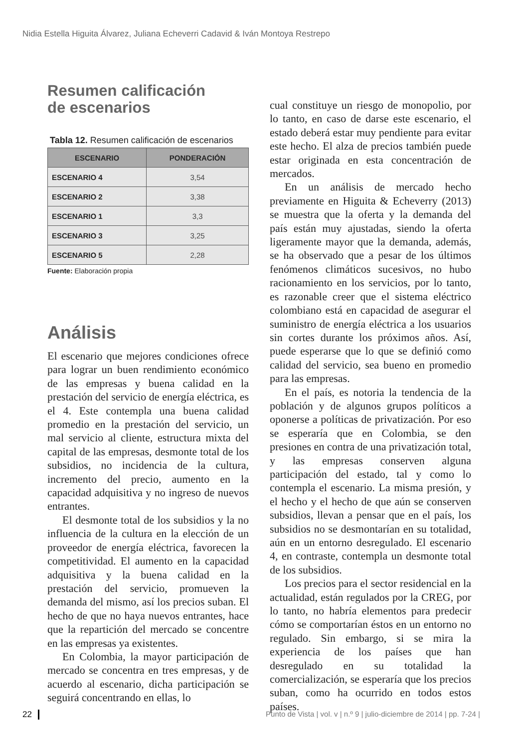Nidia Estella Higuita Álvarez, Juliana Echeverri Cadavid & Iván Montoya Restrepo
Resumen calificación
de escenarios
Tabla 12. Resumen calificación de escenarios
| ESCENARIO | PONDERACIÓN |
| --- | --- |
| ESCENARIO 4 | 3,54 |
| ESCENARIO 2 | 3,38 |
| ESCENARIO 1 | 3,3 |
| ESCENARIO 3 | 3,25 |
| ESCENARIO 5 | 2,28 |
Fuente: Elaboración propia
Análisis
El escenario que mejores condiciones ofrece para lograr un buen rendimiento económico de las empresas y buena calidad en la prestación del servicio de energía eléctrica, es el 4. Este contempla una buena calidad promedio en la prestación del servicio, un mal servicio al cliente, estructura mixta del capital de las empresas, desmonte total de los subsidios, no incidencia de la cultura, incremento del precio, aumento en la capacidad adquisitiva y no ingreso de nuevos entrantes.
El desmonte total de los subsidios y la no influencia de la cultura en la elección de un proveedor de energía eléctrica, favorecen la competitividad. El aumento en la capacidad adquisitiva y la buena calidad en la prestación del servicio, promueven la demanda del mismo, así los precios suban. El hecho de que no haya nuevos entrantes, hace que la repartición del mercado se concentre en las empresas ya existentes.
En Colombia, la mayor participación de mercado se concentra en tres empresas, y de acuerdo al escenario, dicha participación se seguirá concentrando en ellas, lo
cual constituye un riesgo de monopolio, por lo tanto, en caso de darse este escenario, el estado deberá estar muy pendiente para evitar este hecho. El alza de precios también puede estar originada en esta concentración de mercados.
En un análisis de mercado hecho previamente en Higuita & Echeverry (2013) se muestra que la oferta y la demanda del país están muy ajustadas, siendo la oferta ligeramente mayor que la demanda, además, se ha observado que a pesar de los últimos fenómenos climáticos sucesivos, no hubo racionamiento en los servicios, por lo tanto, es razonable creer que el sistema eléctrico colombiano está en capacidad de asegurar el suministro de energía eléctrica a los usuarios sin cortes durante los próximos años. Así, puede esperarse que lo que se definió como calidad del servicio, sea bueno en promedio para las empresas.
En el país, es notoria la tendencia de la población y de algunos grupos políticos a oponerse a políticas de privatización. Por eso se esperaría que en Colombia, se den presiones en contra de una privatización total, y las empresas conserven alguna participación del estado, tal y como lo contempla el escenario. La misma presión, y el hecho y el hecho de que aún se conserven subsidios, llevan a pensar que en el país, los subsidios no se desmontarían en su totalidad, aún en un entorno desregulado. El escenario 4, en contraste, contempla un desmonte total de los subsidios.
Los precios para el sector residencial en la actualidad, están regulados por la CREG, por lo tanto, no habría elementos para predecir cómo se comportarían éstos en un entorno no regulado. Sin embargo, si se mira la experiencia de los países que han desregulado en su totalidad la comercialización, se esperaría que los precios suban, como ha ocurrido en todos estos países.
22 Punto de Vista | vol. v | n.º 9 | julio-diciembre de 2014 | pp. 7-24 |